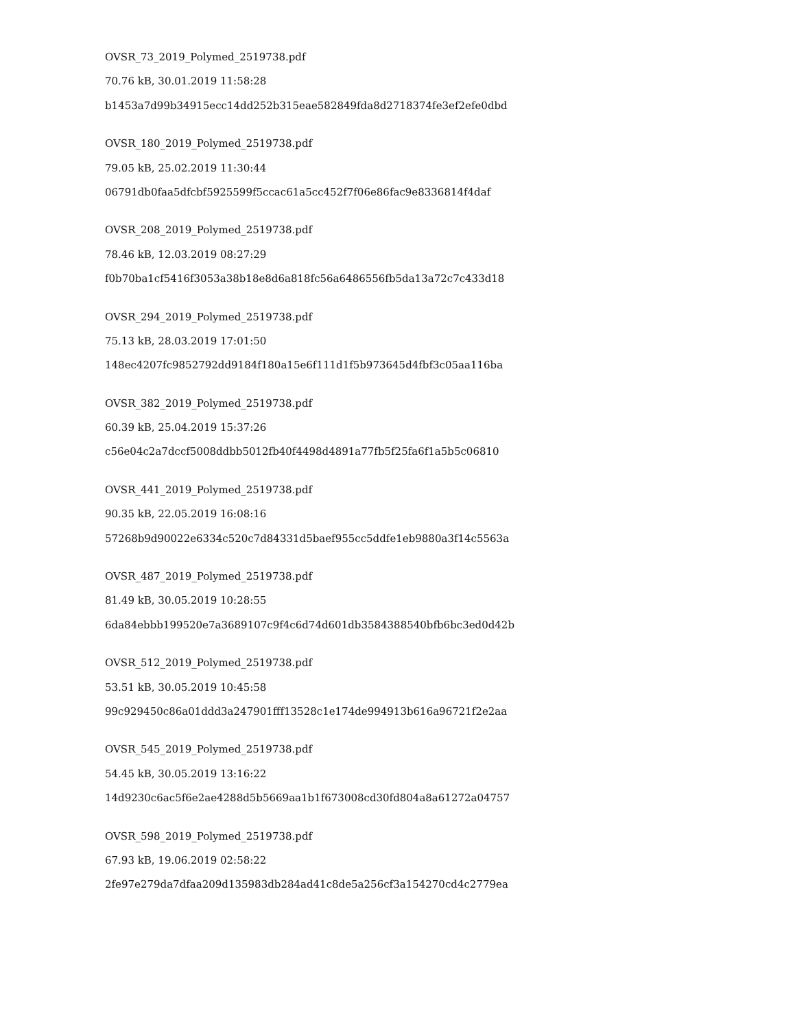OVSR_73_2019_Polymed_2519738.pdf
70.76 kB, 30.01.2019 11:58:28
b1453a7d99b34915ecc14dd252b315eae582849fda8d2718374fe3ef2efe0dbd
OVSR_180_2019_Polymed_2519738.pdf
79.05 kB, 25.02.2019 11:30:44
06791db0faa5dfcbf5925599f5ccac61a5cc452f7f06e86fac9e8336814f4daf
OVSR_208_2019_Polymed_2519738.pdf
78.46 kB, 12.03.2019 08:27:29
f0b70ba1cf5416f3053a38b18e8d6a818fc56a6486556fb5da13a72c7c433d18
OVSR_294_2019_Polymed_2519738.pdf
75.13 kB, 28.03.2019 17:01:50
148ec4207fc9852792dd9184f180a15e6f111d1f5b973645d4fbf3c05aa116ba
OVSR_382_2019_Polymed_2519738.pdf
60.39 kB, 25.04.2019 15:37:26
c56e04c2a7dccf5008ddbb5012fb40f4498d4891a77fb5f25fa6f1a5b5c06810
OVSR_441_2019_Polymed_2519738.pdf
90.35 kB, 22.05.2019 16:08:16
57268b9d90022e6334c520c7d84331d5baef955cc5ddfe1eb9880a3f14c5563a
OVSR_487_2019_Polymed_2519738.pdf
81.49 kB, 30.05.2019 10:28:55
6da84ebbb199520e7a3689107c9f4c6d74d601db3584388540bfb6bc3ed0d42b
OVSR_512_2019_Polymed_2519738.pdf
53.51 kB, 30.05.2019 10:45:58
99c929450c86a01ddd3a247901fff13528c1e174de994913b616a96721f2e2aa
OVSR_545_2019_Polymed_2519738.pdf
54.45 kB, 30.05.2019 13:16:22
14d9230c6ac5f6e2ae4288d5b5669aa1b1f673008cd30fd804a8a61272a04757
OVSR_598_2019_Polymed_2519738.pdf
67.93 kB, 19.06.2019 02:58:22
2fe97e279da7dfaa209d135983db284ad41c8de5a256cf3a154270cd4c2779ea